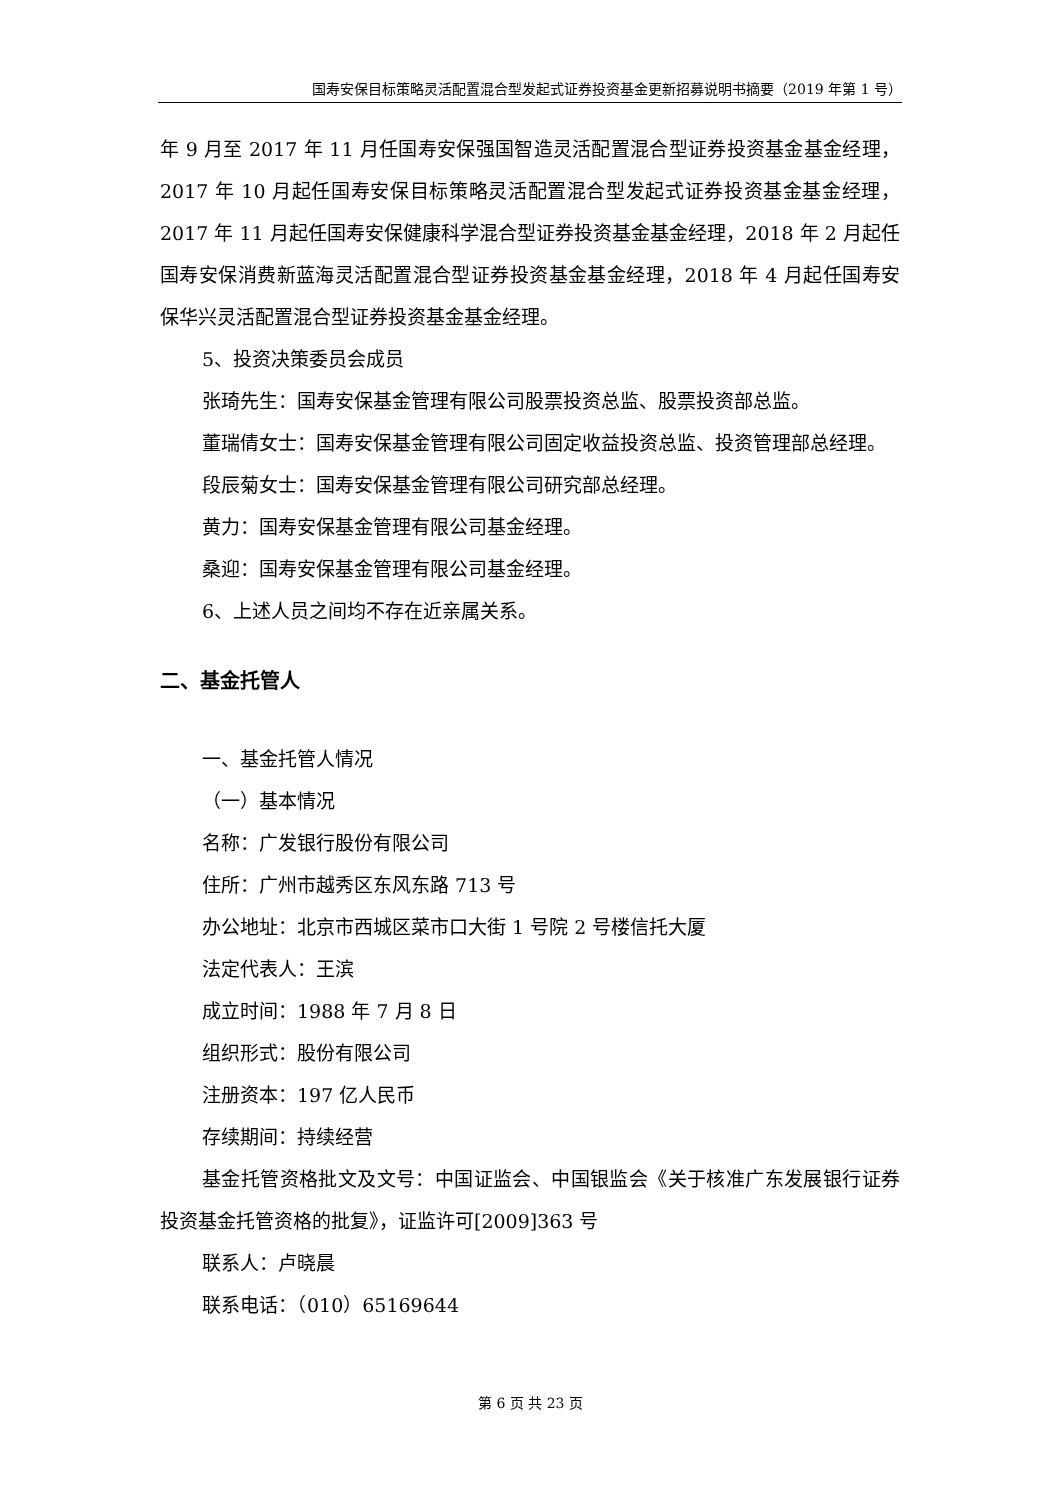国寿安保目标策略灵活配置混合型发起式证券投资基金更新招募说明书摘要（2019 年第 1 号）
年 9 月至 2017 年 11 月任国寿安保强国智造灵活配置混合型证券投资基金基金经理，2017 年 10 月起任国寿安保目标策略灵活配置混合型发起式证券投资基金基金经理，2017 年 11 月起任国寿安保健康科学混合型证券投资基金基金经理，2018 年 2 月起任国寿安保消费新蓝海灵活配置混合型证券投资基金基金经理，2018 年 4 月起任国寿安保华兴灵活配置混合型证券投资基金基金经理。
5、投资决策委员会成员
张琦先生：国寿安保基金管理有限公司股票投资总监、股票投资部总监。
董瑞倩女士：国寿安保基金管理有限公司固定收益投资总监、投资管理部总经理。
段辰菊女士：国寿安保基金管理有限公司研究部总经理。
黄力：国寿安保基金管理有限公司基金经理。
桑迎：国寿安保基金管理有限公司基金经理。
6、上述人员之间均不存在近亲属关系。
二、基金托管人
一、基金托管人情况
（一）基本情况
名称：广发银行股份有限公司
住所：广州市越秀区东风东路 713 号
办公地址：北京市西城区菜市口大街 1 号院 2 号楼信托大厦
法定代表人：王滨
成立时间：1988 年 7 月 8 日
组织形式：股份有限公司
注册资本：197 亿人民币
存续期间：持续经营
基金托管资格批文及文号：中国证监会、中国银监会《关于核准广东发展银行证券投资基金托管资格的批复》，证监许可[2009]363 号
联系人：卢晓晨
联系电话：（010）65169644
第 6 页 共 23 页